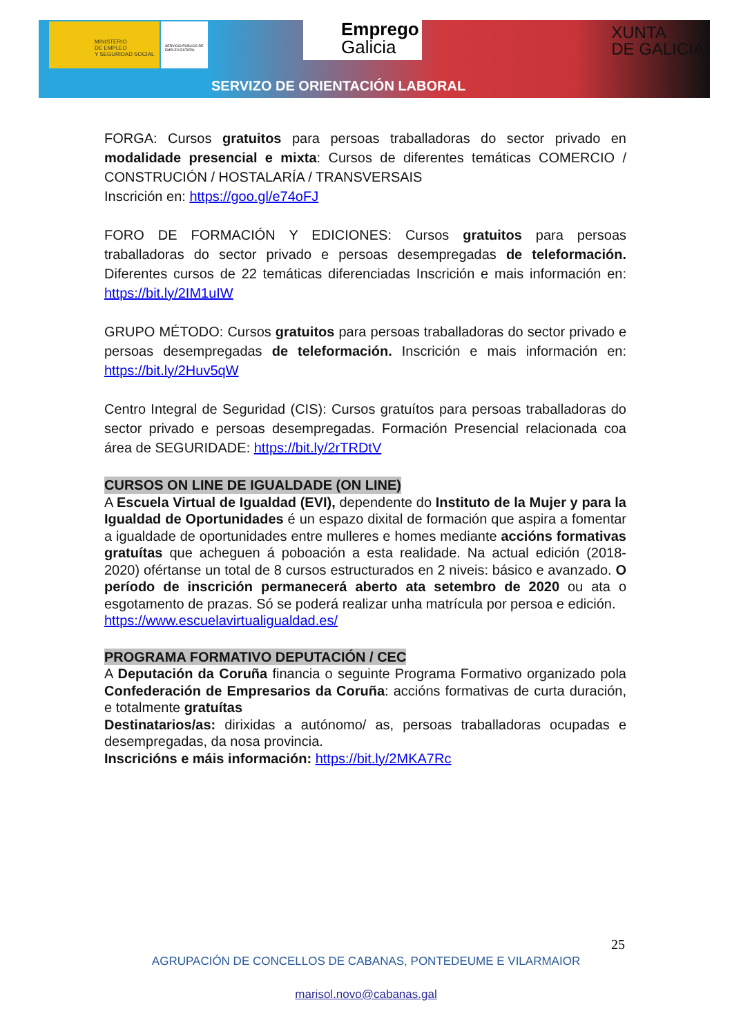MINISTERIO
DE EMPLEO
Y SEGURIDAD SOCIAL
SERVICIO PÚBLICO DE EMPLEO ESTATAL
Emprego
Galicia
XUNTA
DE GALICIA
SERVIZO DE ORIENTACIÓN LABORAL
FORGA: Cursos gratuitos para persoas traballadoras do sector privado en modalidade presencial e mixta: Cursos de diferentes temáticas COMERCIO / CONSTRUCIÓN / HOSTALARÍA / TRANSVERSAIS
Inscrición en: https://goo.gl/e74oFJ
FORO DE FORMACIÓN Y EDICIONES: Cursos gratuitos para persoas traballadoras do sector privado e persoas desempregadas de teleformación. Diferentes cursos de 22 temáticas diferenciadas Inscrición e mais información en: https://bit.ly/2IM1uIW
GRUPO MÉTODO: Cursos gratuitos para persoas traballadoras do sector privado e persoas desempregadas de teleformación. Inscrición e mais información en: https://bit.ly/2Huv5qW
Centro Integral de Seguridad (CIS): Cursos gratuítos para persoas traballadoras do sector privado e persoas desempregadas. Formación Presencial relacionada coa área de SEGURIDADE: https://bit.ly/2rTRDtV
CURSOS ON LINE DE IGUALDADE (ON LINE)
A Escuela Virtual de Igualdad (EVI), dependente do Instituto de la Mujer y para la Igualdad de Oportunidades é un espazo dixital de formación que aspira a fomentar a igualdade de oportunidades entre mulleres e homes mediante accións formativas gratuítas que acheguen á poboación a esta realidade. Na actual edición (2018-2020) ofértanse un total de 8 cursos estructurados en 2 niveis: básico e avanzado. O período de inscrición permanecerá aberto ata setembro de 2020 ou ata o esgotamento de prazas. Só se poderá realizar unha matrícula por persoa e edición.
https://www.escuelavirtualigualdad.es/
PROGRAMA FORMATIVO DEPUTACIÓN / CEC
A Deputación da Coruña financia o seguinte Programa Formativo organizado pola Confederación de Empresarios da Coruña: accións formativas de curta duración, e totalmente gratuítas
Destinatarios/as: dirixidas a autónomo/ as, persoas traballadoras ocupadas e desempregadas, da nosa provincia.
Inscricións e máis información: https://bit.ly/2MKA7Rc
25
AGRUPACIÓN DE CONCELLOS DE CABANAS, PONTEDEUME E VILARMAIOR
marisol.novo@cabanas.gal